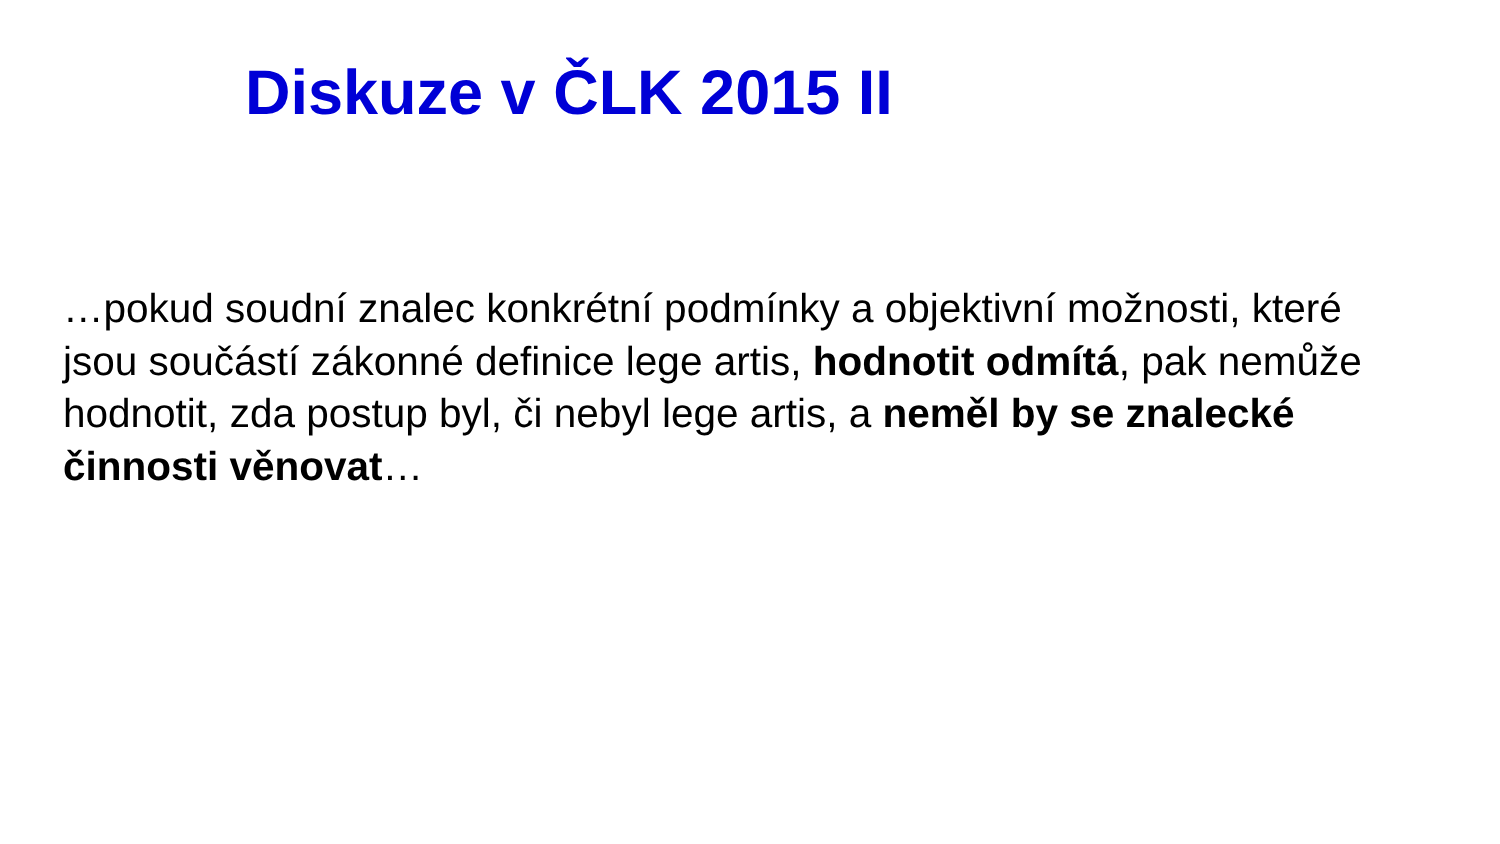Diskuze v ČLK 2015 II
…pokud soudní znalec konkrétní podmínky a objektivní možnosti, které jsou součástí zákonné definice lege artis, hodnotit odmítá, pak nemůže hodnotit, zda postup byl, či nebyl lege artis, a neměl by se znalecké činnosti věnovat…